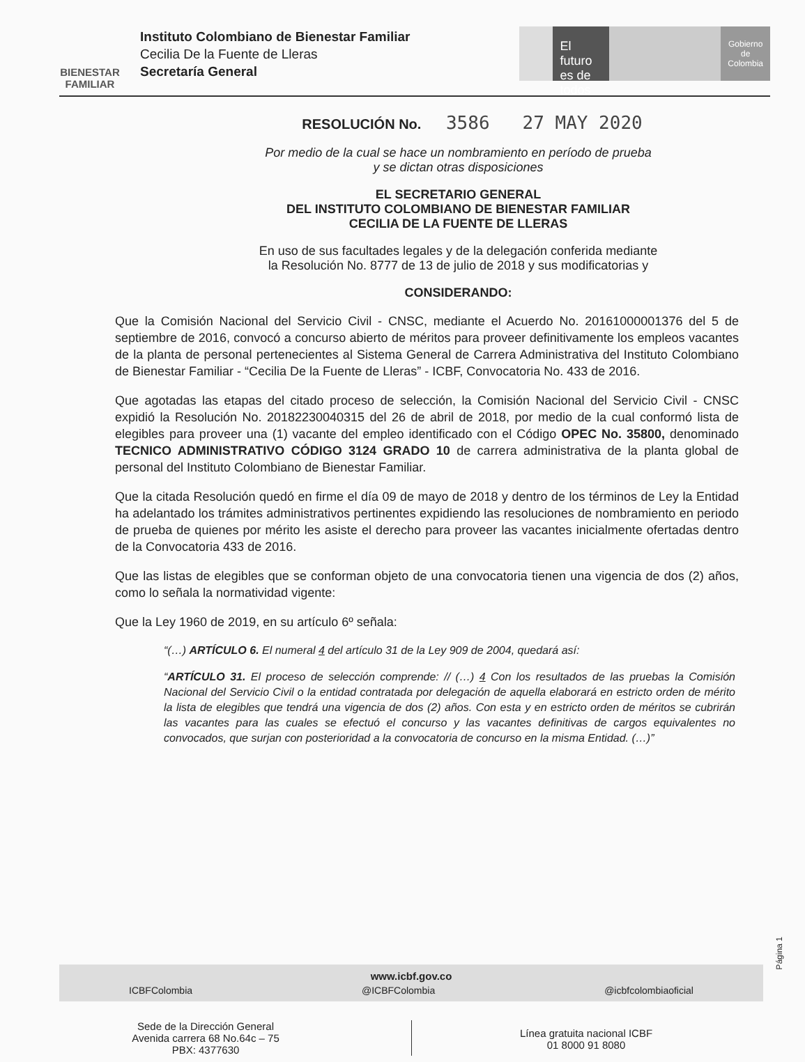BIENESTAR FAMILIAR
Instituto Colombiano de Bienestar Familiar
Cecilia De la Fuente de Lleras
Secretaría General
El futuro es de todos
Gobierno de Colombia
RESOLUCIÓN No. 3586 27 MAY 2020
Por medio de la cual se hace un nombramiento en período de prueba
y se dictan otras disposiciones
EL SECRETARIO GENERAL
DEL INSTITUTO COLOMBIANO DE BIENESTAR FAMILIAR
CECILIA DE LA FUENTE DE LLERAS
En uso de sus facultades legales y de la delegación conferida mediante
la Resolución No. 8777 de 13 de julio de 2018 y sus modificatorias y
CONSIDERANDO:
Que la Comisión Nacional del Servicio Civil - CNSC, mediante el Acuerdo No. 20161000001376 del 5 de septiembre de 2016, convocó a concurso abierto de méritos para proveer definitivamente los empleos vacantes de la planta de personal pertenecientes al Sistema General de Carrera Administrativa del Instituto Colombiano de Bienestar Familiar - “Cecilia De la Fuente de Lleras” - ICBF, Convocatoria No. 433 de 2016.
Que agotadas las etapas del citado proceso de selección, la Comisión Nacional del Servicio Civil - CNSC expidió la Resolución No. 20182230040315 del 26 de abril de 2018, por medio de la cual conformó lista de elegibles para proveer una (1) vacante del empleo identificado con el Código OPEC No. 35800, denominado TECNICO ADMINISTRATIVO CÓDIGO 3124 GRADO 10 de carrera administrativa de la planta global de personal del Instituto Colombiano de Bienestar Familiar.
Que la citada Resolución quedó en firme el día 09 de mayo de 2018 y dentro de los términos de Ley la Entidad ha adelantado los trámites administrativos pertinentes expidiendo las resoluciones de nombramiento en periodo de prueba de quienes por mérito les asiste el derecho para proveer las vacantes inicialmente ofertadas dentro de la Convocatoria 433 de 2016.
Que las listas de elegibles que se conforman objeto de una convocatoria tienen una vigencia de dos (2) años, como lo señala la normatividad vigente:
Que la Ley 1960 de 2019, en su artículo 6º señala:
“(…) ARTÍCULO 6. El numeral 4 del artículo 31 de la Ley 909 de 2004, quedará así:
“ARTÍCULO 31. El proceso de selección comprende: // (…) 4 Con los resultados de las pruebas la Comisión Nacional del Servicio Civil o la entidad contratada por delegación de aquella elaborará en estricto orden de mérito la lista de elegibles que tendrá una vigencia de dos (2) años. Con esta y en estricto orden de méritos se cubrirán las vacantes para las cuales se efectuó el concurso y las vacantes definitivas de cargos equivalentes no convocados, que surjan con posterioridad a la convocatoria de concurso en la misma Entidad. (…)”
Página 1
www.icbf.gov.co
ICBFColombia @ICBFColombia @icbfcolombiaoficial
Sede de la Dirección General
Avenida carrera 68 No.64c – 75
PBX: 4377630
Línea gratuita nacional ICBF
01 8000 91 8080